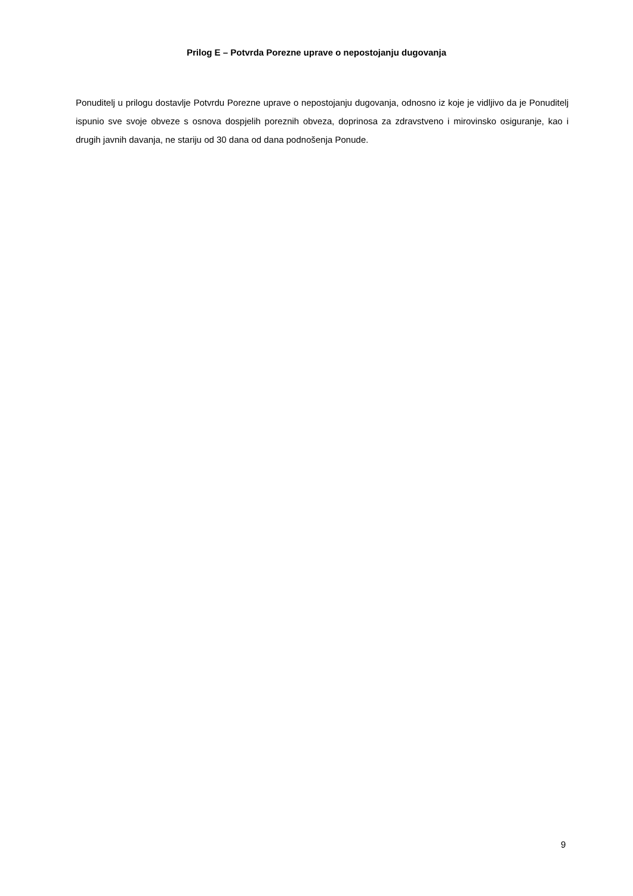Prilog E – Potvrda Porezne uprave o nepostojanju dugovanja
Ponuditelj u prilogu dostavlje Potvrdu Porezne uprave o nepostojanju dugovanja, odnosno iz koje je vidljivo da je Ponuditelj ispunio sve svoje obveze s osnova dospjelih poreznih obveza, doprinosa za zdravstveno i mirovinsko osiguranje, kao i drugih javnih davanja, ne stariju od 30 dana od dana podnošenja Ponude.
9